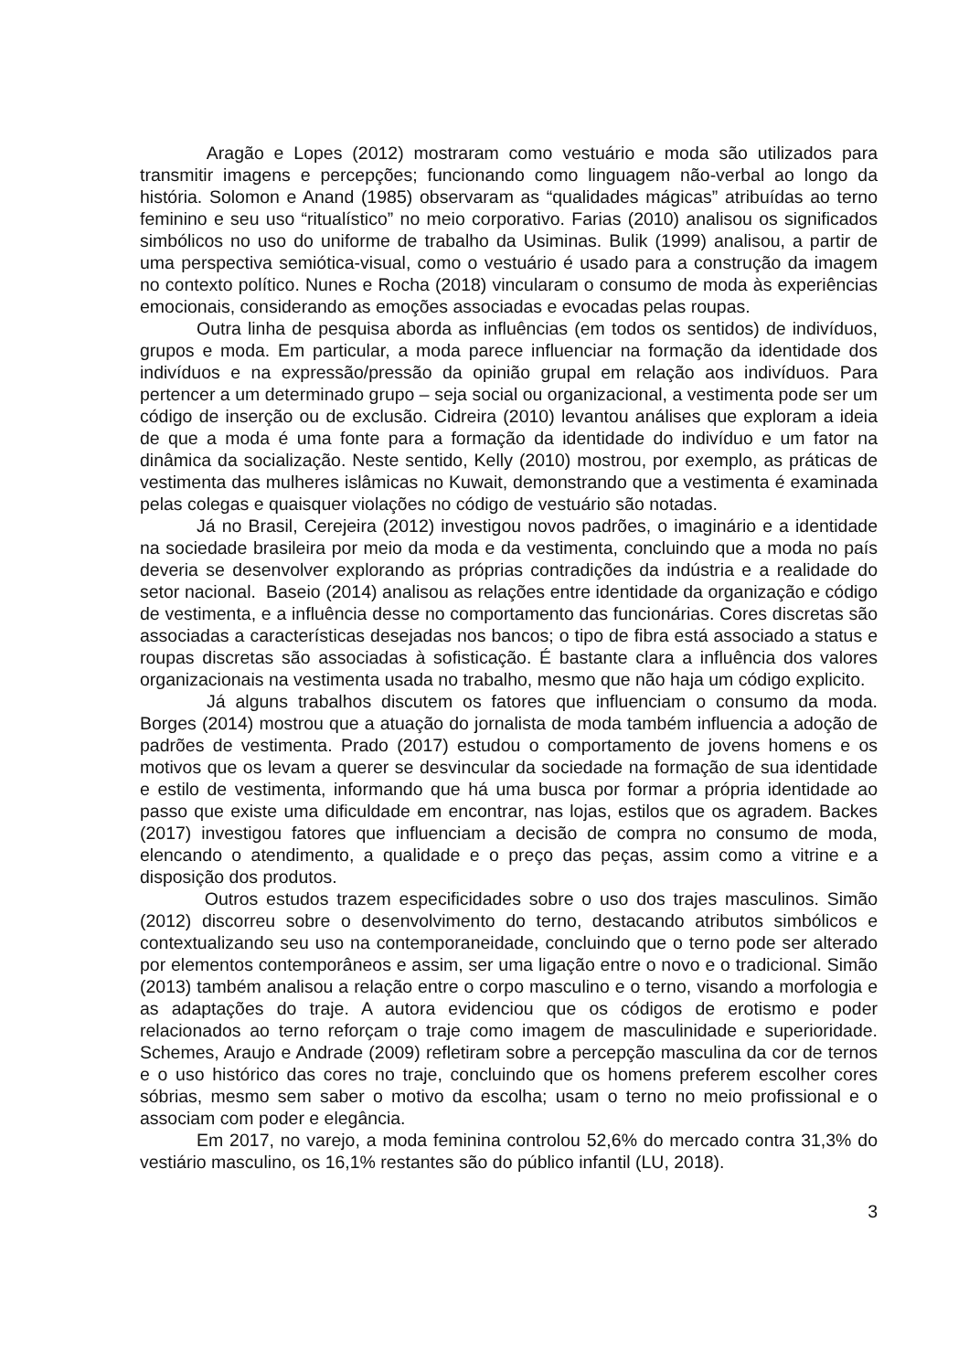Aragão e Lopes (2012) mostraram como vestuário e moda são utilizados para transmitir imagens e percepções; funcionando como linguagem não-verbal ao longo da história. Solomon e Anand (1985) observaram as “qualidades mágicas” atribuídas ao terno feminino e seu uso “ritualístico” no meio corporativo. Farias (2010) analisou os significados simbólicos no uso do uniforme de trabalho da Usiminas. Bulik (1999) analisou, a partir de uma perspectiva semiótica-visual, como o vestuário é usado para a construção da imagem no contexto político. Nunes e Rocha (2018) vincularam o consumo de moda às experiências emocionais, considerando as emoções associadas e evocadas pelas roupas.
Outra linha de pesquisa aborda as influências (em todos os sentidos) de indivíduos, grupos e moda. Em particular, a moda parece influenciar na formação da identidade dos indivíduos e na expressão/pressão da opinião grupal em relação aos indivíduos. Para pertencer a um determinado grupo – seja social ou organizacional, a vestimenta pode ser um código de inserção ou de exclusão. Cidreira (2010) levantou análises que exploram a ideia de que a moda é uma fonte para a formação da identidade do indivíduo e um fator na dinâmica da socialização. Neste sentido, Kelly (2010) mostrou, por exemplo, as práticas de vestimenta das mulheres islâmicas no Kuwait, demonstrando que a vestimenta é examinada pelas colegas e quaisquer violações no código de vestuário são notadas.
Já no Brasil, Cerejeira (2012) investigou novos padrões, o imaginário e a identidade na sociedade brasileira por meio da moda e da vestimenta, concluindo que a moda no país deveria se desenvolver explorando as próprias contradições da indústria e a realidade do setor nacional. Baseio (2014) analisou as relações entre identidade da organização e código de vestimenta, e a influência desse no comportamento das funcionárias. Cores discretas são associadas a características desejadas nos bancos; o tipo de fibra está associado a status e roupas discretas são associadas à sofisticação. É bastante clara a influência dos valores organizacionais na vestimenta usada no trabalho, mesmo que não haja um código explicito.
Já alguns trabalhos discutem os fatores que influenciam o consumo da moda. Borges (2014) mostrou que a atuação do jornalista de moda também influencia a adoção de padrões de vestimenta. Prado (2017) estudou o comportamento de jovens homens e os motivos que os levam a querer se desvincular da sociedade na formação de sua identidade e estilo de vestimenta, informando que há uma busca por formar a própria identidade ao passo que existe uma dificuldade em encontrar, nas lojas, estilos que os agradem. Backes (2017) investigou fatores que influenciam a decisão de compra no consumo de moda, elencando o atendimento, a qualidade e o preço das peças, assim como a vitrine e a disposição dos produtos.
Outros estudos trazem especificidades sobre o uso dos trajes masculinos. Simão (2012) discorreu sobre o desenvolvimento do terno, destacando atributos simbólicos e contextualizando seu uso na contemporaneidade, concluindo que o terno pode ser alterado por elementos contemporâneos e assim, ser uma ligação entre o novo e o tradicional. Simão (2013) também analisou a relação entre o corpo masculino e o terno, visando a morfologia e as adaptações do traje. A autora evidenciou que os códigos de erotismo e poder relacionados ao terno reforçam o traje como imagem de masculinidade e superioridade. Schemes, Araujo e Andrade (2009) refletiram sobre a percepção masculina da cor de ternos e o uso histórico das cores no traje, concluindo que os homens preferem escolher cores sóbrias, mesmo sem saber o motivo da escolha; usam o terno no meio profissional e o associam com poder e elegância.
Em 2017, no varejo, a moda feminina controlou 52,6% do mercado contra 31,3% do vestiário masculino, os 16,1% restantes são do público infantil (LU, 2018).
3